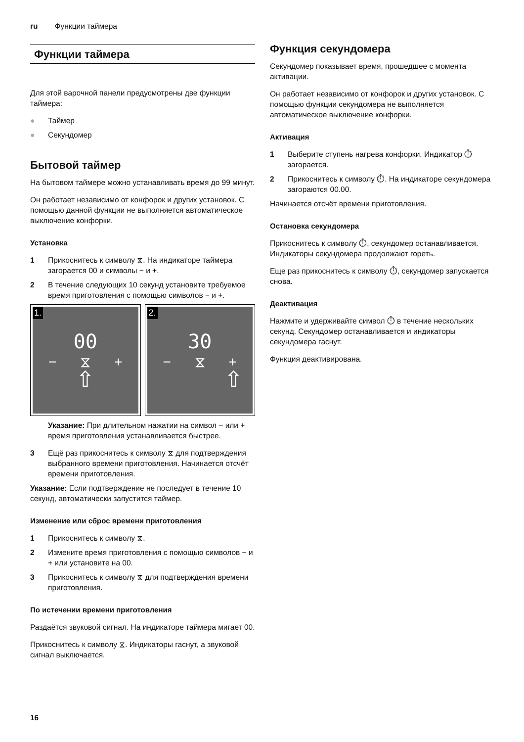ru Функции таймера
Функции таймера
Для этой варочной панели предусмотрены две функции таймера:
● Таймер
● Секундомер
Бытовой таймер
На бытовом таймере можно устанавливать время до 99 минут.
Он работает независимо от конфорок и других установок. С помощью данной функции не выполняется автоматическое выключение конфорки.
Установка
1 Прикоснитесь к символу ⧖. На индикаторе таймера загорается 00 и символы − и +.
2 В течение следующих 10 секунд установите требуемое время приготовления с помощью символов − и +.
1.
00
− ⧖ +
⇧
2.
30
− ⧖ +
⇧
Указание: При длительном нажатии на символ − или + время приготовления устанавливается быстрее.
3 Ещё раз прикоснитесь к символу ⧖ для подтверждения выбранного времени приготовления. Начинается отсчёт времени приготовления.
Указание: Если подтверждение не последует в течение 10 секунд, автоматически запустится таймер.
Изменение или сброс времени приготовления
1 Прикоснитесь к символу ⧖.
2 Измените время приготовления с помощью символов − и + или установите на 00.
3 Прикоснитесь к символу ⧖ для подтверждения времени приготовления.
По истечении времени приготовления
Раздаётся звуковой сигнал. На индикаторе таймера мигает 00.
Прикоснитесь к символу ⧖. Индикаторы гаснут, а звуковой сигнал выключается.
Функция секундомера
Секундомер показывает время, прошедшее с момента активации.
Он работает независимо от конфорок и других установок. С помощью функции секундомера не выполняется автоматическое выключение конфорки.
Активация
1 Выберите ступень нагрева конфорки. Индикатор ⏱ загорается.
2 Прикоснитесь к символу ⏱. На индикаторе секундомера загораются 00.00.
Начинается отсчёт времени приготовления.
Остановка секундомера
Прикоснитесь к символу ⏱, секундомер останавливается. Индикаторы секундомера продолжают гореть.
Еще раз прикоснитесь к символу ⏱, секундомер запускается снова.
Деактивация
Нажмите и удерживайте символ ⏱ в течение нескольких секунд. Секундомер останавливается и индикаторы секундомера гаснут.
Функция деактивирована.
16